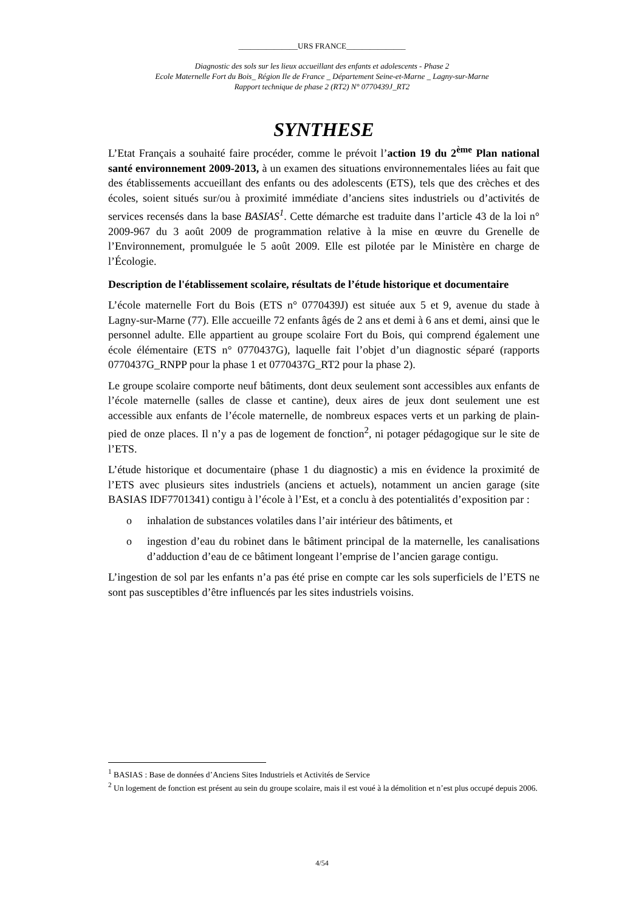_______________URS FRANCE_______________
Diagnostic des sols sur les lieux accueillant des enfants et adolescents - Phase 2
Ecole Maternelle Fort du Bois_ Région Ile de France _ Département Seine-et-Marne _ Lagny-sur-Marne
Rapport technique de phase 2 (RT2) N° 0770439J_RT2
SYNTHESE
L’Etat Français a souhaité faire procéder, comme le prévoit l’action 19 du 2<sup>ème</sup> Plan national santé environnement 2009-2013, à un examen des situations environnementales liées au fait que des établissements accueillant des enfants ou des adolescents (ETS), tels que des crèches et des écoles, soient situés sur/ou à proximité immédiate d’anciens sites industriels ou d’activités de services recensés dans la base BASIAS<sup>1</sup>. Cette démarche est traduite dans l’article 43 de la loi n° 2009-967 du 3 août 2009 de programmation relative à la mise en œuvre du Grenelle de l’Environnement, promulguée le 5 août 2009. Elle est pilotée par le Ministère en charge de l’Écologie.
Description de l'établissement scolaire, résultats de l’étude historique et documentaire
L’école maternelle Fort du Bois (ETS n° 0770439J) est située aux 5 et 9, avenue du stade à Lagny-sur-Marne (77). Elle accueille 72 enfants âgés de 2 ans et demi à 6 ans et demi, ainsi que le personnel adulte. Elle appartient au groupe scolaire Fort du Bois, qui comprend également une école élémentaire (ETS n° 0770437G), laquelle fait l’objet d’un diagnostic séparé (rapports 0770437G_RNPP pour la phase 1 et 0770437G_RT2 pour la phase 2).
Le groupe scolaire comporte neuf bâtiments, dont deux seulement sont accessibles aux enfants de l’école maternelle (salles de classe et cantine), deux aires de jeux dont seulement une est accessible aux enfants de l’école maternelle, de nombreux espaces verts et un parking de plain-pied de onze places. Il n’y a pas de logement de fonction<sup>2</sup>, ni potager pédagogique sur le site de l’ETS.
L’étude historique et documentaire (phase 1 du diagnostic) a mis en évidence la proximité de l’ETS avec plusieurs sites industriels (anciens et actuels), notamment un ancien garage (site BASIAS IDF7701341) contigu à l’école à l’Est, et a conclu à des potentialités d’exposition par :
o inhalation de substances volatiles dans l’air intérieur des bâtiments, et
o ingestion d’eau du robinet dans le bâtiment principal de la maternelle, les canalisations d’adduction d’eau de ce bâtiment longeant l’emprise de l’ancien garage contigu.
L’ingestion de sol par les enfants n’a pas été prise en compte car les sols superficiels de l’ETS ne sont pas susceptibles d’être influencés par les sites industriels voisins.
<sup>1</sup> BASIAS : Base de données d’Anciens Sites Industriels et Activités de Service
<sup>2</sup> Un logement de fonction est présent au sein du groupe scolaire, mais il est voué à la démolition et n’est plus occupé depuis 2006.
4/54